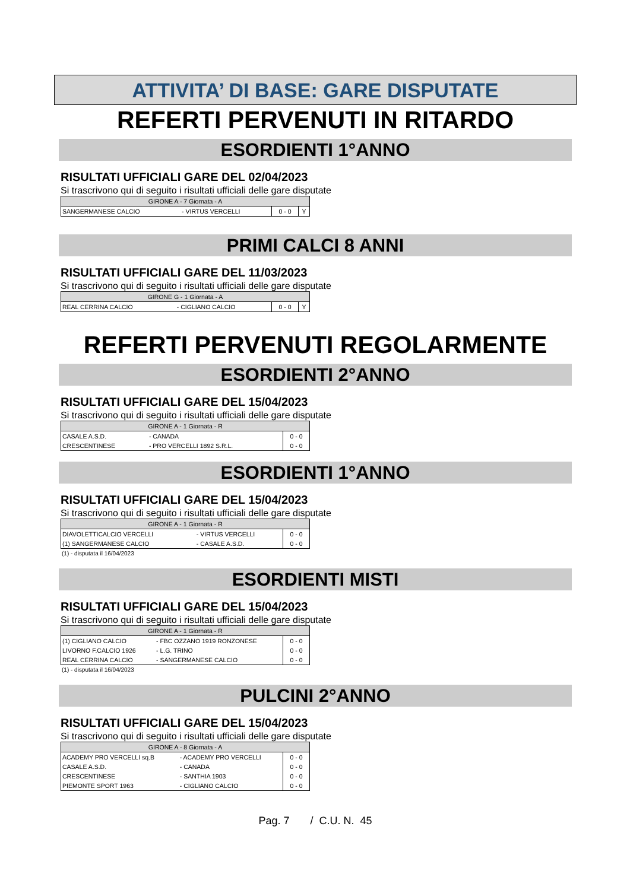ATTIVITA’ DI BASE: GARE DISPUTATE
REFERTI PERVENUTI IN RITARDO
ESORDIENTI 1°ANNO
RISULTATI UFFICIALI GARE DEL 02/04/2023
Si trascrivono qui di seguito i risultati ufficiali delle gare disputate
| GIRONE A - 7 Giornata - A | | | |
| SANGERMANESE CALCIO | - VIRTUS VERCELLI | 0 - 0 | Y |
PRIMI CALCI 8 ANNI
RISULTATI UFFICIALI GARE DEL 11/03/2023
Si trascrivono qui di seguito i risultati ufficiali delle gare disputate
| GIRONE G - 1 Giornata - A | | | |
| REAL CERRINA CALCIO | - CIGLIANO CALCIO | 0 - 0 | Y |
REFERTI PERVENUTI REGOLARMENTE
ESORDIENTI 2°ANNO
RISULTATI UFFICIALI GARE DEL 15/04/2023
Si trascrivono qui di seguito i risultati ufficiali delle gare disputate
| GIRONE A - 1 Giornata - R | | |
| CASALE A.S.D. | - CANADA | 0 - 0 |
| CRESCENTINESE | - PRO VERCELLI 1892 S.R.L. | 0 - 0 |
ESORDIENTI 1°ANNO
RISULTATI UFFICIALI GARE DEL 15/04/2023
Si trascrivono qui di seguito i risultati ufficiali delle gare disputate
| GIRONE A - 1 Giornata - R | | |
| DIAVOLETTICALCIO VERCELLI | - VIRTUS VERCELLI | 0 - 0 |
| (1) SANGERMANESE CALCIO | - CASALE A.S.D. | 0 - 0 |
(1) - disputata il 16/04/2023
ESORDIENTI MISTI
RISULTATI UFFICIALI GARE DEL 15/04/2023
Si trascrivono qui di seguito i risultati ufficiali delle gare disputate
| GIRONE A - 1 Giornata - R | | |
| (1) CIGLIANO CALCIO | - FBC OZZANO 1919 RONZONESE | 0 - 0 |
| LIVORNO F.CALCIO 1926 | - L.G. TRINO | 0 - 0 |
| REAL CERRINA CALCIO | - SANGERMANESE CALCIO | 0 - 0 |
(1) - disputata il 16/04/2023
PULCINI 2°ANNO
RISULTATI UFFICIALI GARE DEL 15/04/2023
Si trascrivono qui di seguito i risultati ufficiali delle gare disputate
| GIRONE A - 8 Giornata - A | | |
| ACADEMY PRO VERCELLI sq.B | - ACADEMY PRO VERCELLI | 0 - 0 |
| CASALE A.S.D. | - CANADA | 0 - 0 |
| CRESCENTINESE | - SANTHIA 1903 | 0 - 0 |
| PIEMONTE SPORT 1963 | - CIGLIANO CALCIO | 0 - 0 |
Pag. 7 / C.U. N. 45